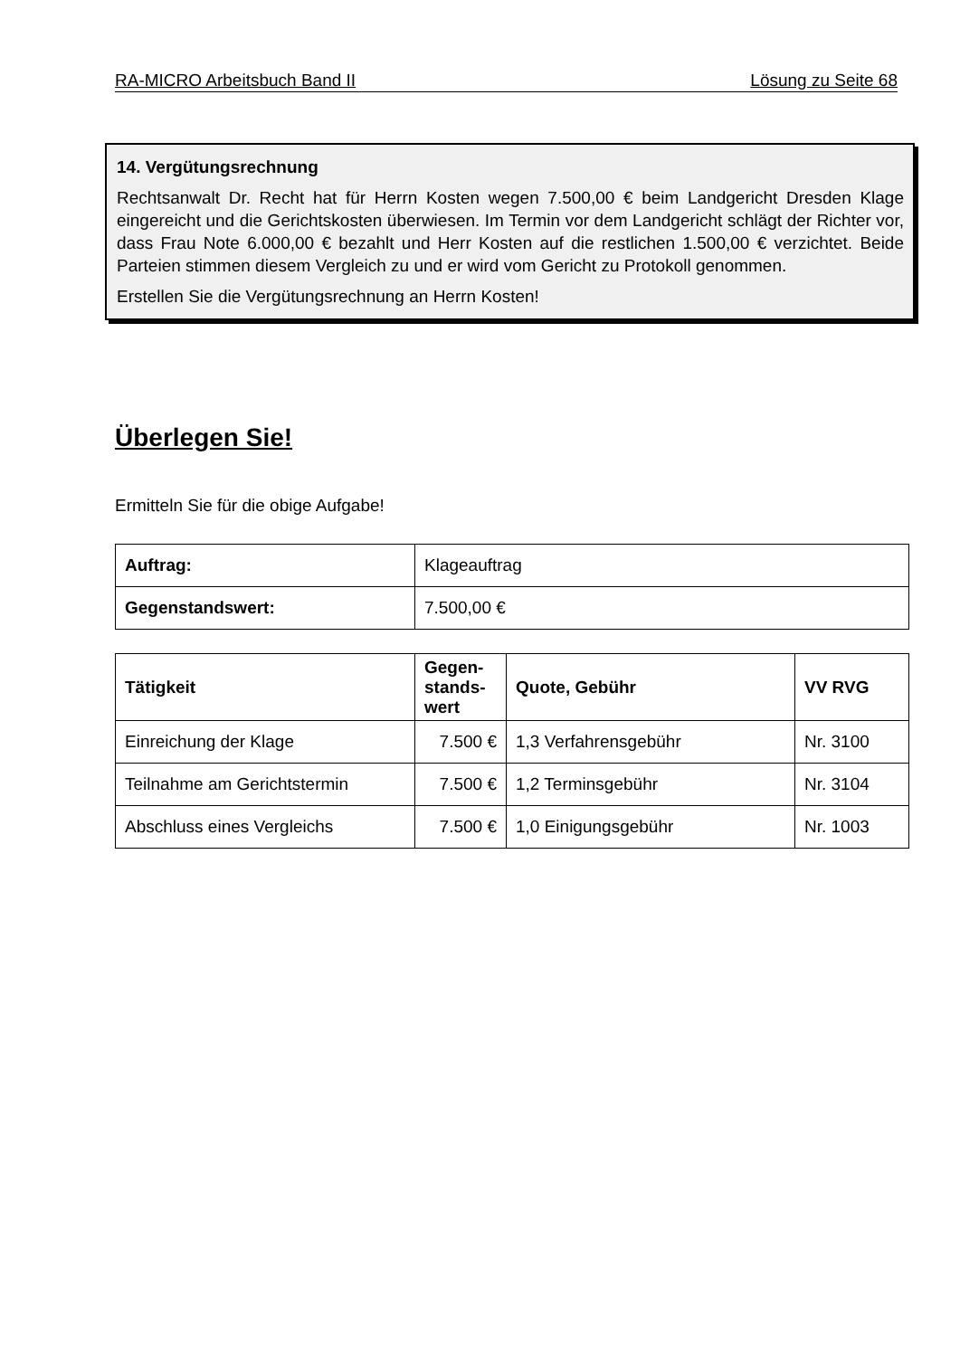RA-MICRO Arbeitsbuch Band II Lösung zu Seite 68
14. Vergütungsrechnung
Rechtsanwalt Dr. Recht hat für Herrn Kosten wegen 7.500,00 € beim Landgericht Dresden Klage eingereicht und die Gerichtskosten überwiesen. Im Termin vor dem Landgericht schlägt der Richter vor, dass Frau Note 6.000,00 € bezahlt und Herr Kosten auf die restlichen 1.500,00 € verzichtet. Beide Parteien stimmen diesem Vergleich zu und er wird vom Gericht zu Protokoll genommen.
Erstellen Sie die Vergütungsrechnung an Herrn Kosten!
Überlegen Sie!
Ermitteln Sie für die obige Aufgabe!
| Auftrag: | Klageauftrag |
| Gegenstandswert: | 7.500,00 € |
| Tätigkeit | Gegen- stands- wert | Quote, Gebühr | VV RVG |
| --- | --- | --- | --- |
| Einreichung der Klage | 7.500 € | 1,3 Verfahrensgebühr | Nr. 3100 |
| Teilnahme am Gerichtstermin | 7.500 € | 1,2 Terminsgebühr | Nr. 3104 |
| Abschluss eines Vergleichs | 7.500 € | 1,0 Einigungsgebühr | Nr. 1003 |